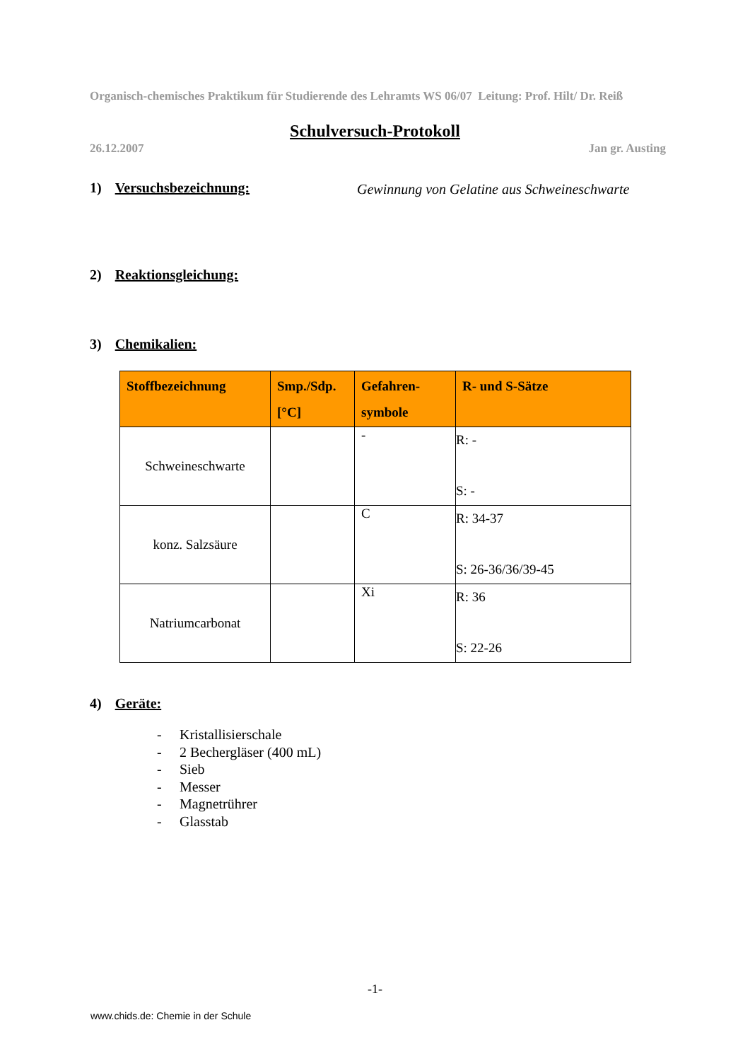Organisch-chemisches Praktikum für Studierende des Lehramts WS 06/07 Leitung: Prof. Hilt/ Dr. Reiß
Schulversuch-Protokoll
26.12.2007 Jan gr. Austing
1) Versuchsbezeichnung:
Gewinnung von Gelatine aus Schweineschwarte
2) Reaktionsgleichung:
3) Chemikalien:
| Stoffbezeichnung | Smp./Sdp. [°C] | Gefahren-symbole | R- und S-Sätze |
| --- | --- | --- | --- |
| Schweineschwarte | | - | R: - S: - |
| konz. Salzsäure | | C | R: 34-37 S: 26-36/36/39-45 |
| Natriumcarbonat | | Xi | R: 36 S: 22-26 |
4) Geräte:
- Kristallisierschale
- 2 Bechergläser (400 mL)
- Sieb
- Messer
- Magnetrührer
- Glasstab
-1-
www.chids.de: Chemie in der Schule